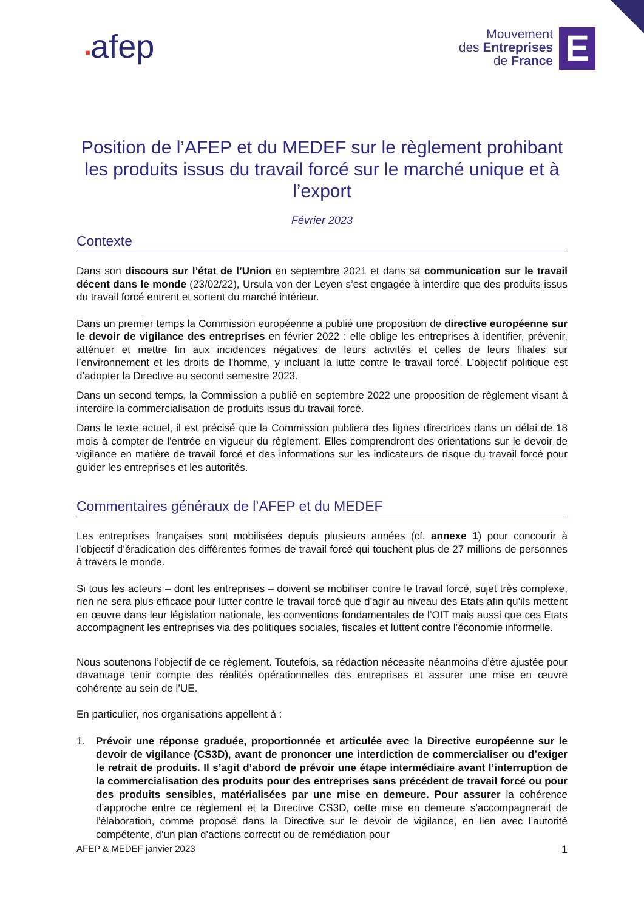▪afep
Mouvement
des Entreprises
de France
E
Position de l’AFEP et du MEDEF sur le règlement prohibant les produits issus du travail forcé sur le marché unique et à l’export
Février 2023
Contexte
Dans son discours sur l’état de l’Union en septembre 2021 et dans sa communication sur le travail décent dans le monde (23/02/22), Ursula von der Leyen s’est engagée à interdire que des produits issus du travail forcé entrent et sortent du marché intérieur.
Dans un premier temps la Commission européenne a publié une proposition de directive européenne sur le devoir de vigilance des entreprises en février 2022 : elle oblige les entreprises à identifier, prévenir, atténuer et mettre fin aux incidences négatives de leurs activités et celles de leurs filiales sur l’environnement et les droits de l'homme, y incluant la lutte contre le travail forcé. L’objectif politique est d’adopter la Directive au second semestre 2023.
Dans un second temps, la Commission a publié en septembre 2022 une proposition de règlement visant à interdire la commercialisation de produits issus du travail forcé.
Dans le texte actuel, il est précisé que la Commission publiera des lignes directrices dans un délai de 18 mois à compter de l'entrée en vigueur du règlement. Elles comprendront des orientations sur le devoir de vigilance en matière de travail forcé et des informations sur les indicateurs de risque du travail forcé pour guider les entreprises et les autorités.
Commentaires généraux de l’AFEP et du MEDEF
Les entreprises françaises sont mobilisées depuis plusieurs années (cf. annexe 1) pour concourir à l’objectif d’éradication des différentes formes de travail forcé qui touchent plus de 27 millions de personnes à travers le monde.
Si tous les acteurs – dont les entreprises – doivent se mobiliser contre le travail forcé, sujet très complexe, rien ne sera plus efficace pour lutter contre le travail forcé que d’agir au niveau des Etats afin qu’ils mettent en œuvre dans leur législation nationale, les conventions fondamentales de l’OIT mais aussi que ces Etats accompagnent les entreprises via des politiques sociales, fiscales et luttent contre l’économie informelle.
Nous soutenons l’objectif de ce règlement. Toutefois, sa rédaction nécessite néanmoins d’être ajustée pour davantage tenir compte des réalités opérationnelles des entreprises et assurer une mise en œuvre cohérente au sein de l’UE.
En particulier, nos organisations appellent à :
1. Prévoir une réponse graduée, proportionnée et articulée avec la Directive européenne sur le devoir de vigilance (CS3D), avant de prononcer une interdiction de commercialiser ou d’exiger le retrait de produits. Il s’agit d’abord de prévoir une étape intermédiaire avant l’interruption de la commercialisation des produits pour des entreprises sans précédent de travail forcé ou pour des produits sensibles, matérialisées par une mise en demeure. Pour assurer la cohérence d’approche entre ce règlement et la Directive CS3D, cette mise en demeure s’accompagnerait de l’élaboration, comme proposé dans la Directive sur le devoir de vigilance, en lien avec l’autorité compétente, d’un plan d’actions correctif ou de remédiation pour
AFEP & MEDEF janvier 2023 1